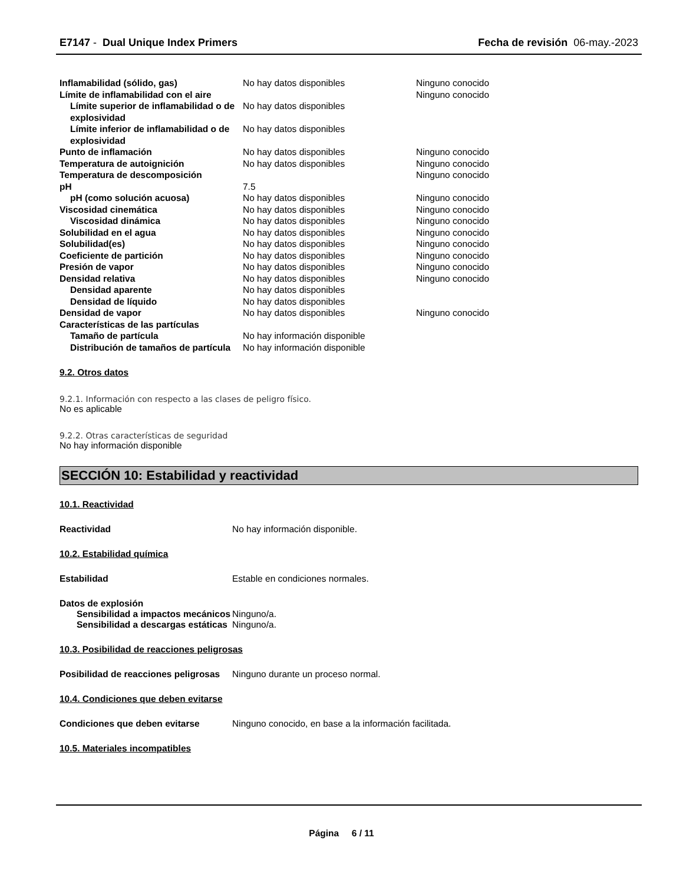E7147 - Dual Unique Index Primers
Fecha de revisión 06-may.-2023
| Inflamabilidad (sólido, gas) | No hay datos disponibles | Ninguno conocido |
| Límite de inflamabilidad con el aire | | Ninguno conocido |
| Límite superior de inflamabilidad o de explosividad | No hay datos disponibles | |
| Límite inferior de inflamabilidad o de explosividad | No hay datos disponibles | |
| Punto de inflamación | No hay datos disponibles | Ninguno conocido |
| Temperatura de autoignición | No hay datos disponibles | Ninguno conocido |
| Temperatura de descomposición | | Ninguno conocido |
| pH | 7.5 | |
| pH (como solución acuosa) | No hay datos disponibles | Ninguno conocido |
| Viscosidad cinemática | No hay datos disponibles | Ninguno conocido |
| Viscosidad dinámica | No hay datos disponibles | Ninguno conocido |
| Solubilidad en el agua | No hay datos disponibles | Ninguno conocido |
| Solubilidad(es) | No hay datos disponibles | Ninguno conocido |
| Coeficiente de partición | No hay datos disponibles | Ninguno conocido |
| Presión de vapor | No hay datos disponibles | Ninguno conocido |
| Densidad relativa | No hay datos disponibles | Ninguno conocido |
| Densidad aparente | No hay datos disponibles | |
| Densidad de líquido | No hay datos disponibles | |
| Densidad de vapor | No hay datos disponibles | Ninguno conocido |
| Características de las partículas | | |
| Tamaño de partícula | No hay información disponible | |
| Distribución de tamaños de partícula | No hay información disponible | |
9.2. Otros datos
9.2.1. Información con respecto a las clases de peligro físico.
No es aplicable
9.2.2. Otras características de seguridad
No hay información disponible
SECCIÓN 10: Estabilidad y reactividad
10.1. Reactividad
Reactividad No hay información disponible.
10.2. Estabilidad química
Estabilidad Estable en condiciones normales.
Datos de explosión
Sensibilidad a impactos mecánicos
Ninguno/a.
Sensibilidad a descargas estáticas
Ninguno/a.
10.3. Posibilidad de reacciones peligrosas
Posibilidad de reacciones peligrosas
Ninguno durante un proceso normal.
10.4. Condiciones que deben evitarse
Condiciones que deben evitarse Ninguno conocido, en base a la información facilitada.
10.5. Materiales incompatibles
Página 6 / 11